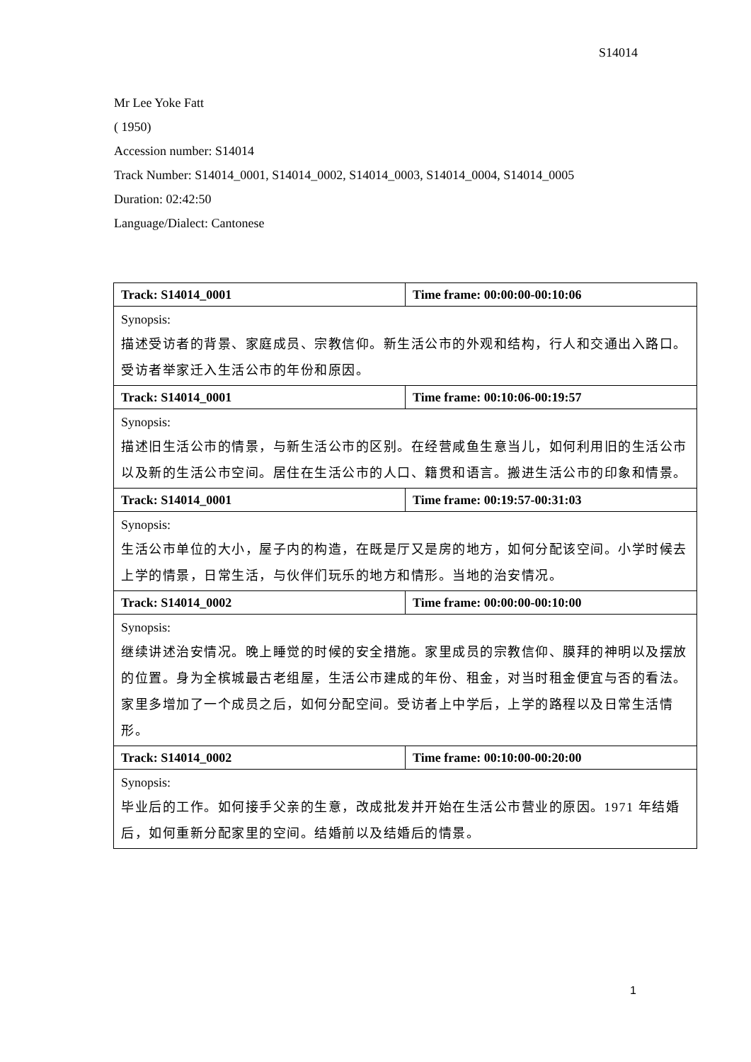S14014
Mr Lee Yoke Fatt
( 1950)
Accession number: S14014
Track Number: S14014_0001, S14014_0002, S14014_0003, S14014_0004, S14014_0005
Duration: 02:42:50
Language/Dialect: Cantonese
| Track: S14014_0001 | Time frame: 00:00:00-00:10:06 |
| Synopsis: 描述受访者的背景、家庭成员、宗教信仰。新生活公市的外观和结构，行人和交通出入路口。受访者举家迁入生活公市的年份和原因。 | |
| Track: S14014_0001 | Time frame: 00:10:06-00:19:57 |
| Synopsis: 描述旧生活公市的情景，与新生活公市的区别。在经营咸鱼生意当儿，如何利用旧的生活公市以及新的生活公市空间。居住在生活公市的人口、籍贯和语言。搬进生活公市的印象和情景。 | |
| Track: S14014_0001 | Time frame: 00:19:57-00:31:03 |
| Synopsis: 生活公市单位的大小，屋子内的构造，在既是厅又是房的地方，如何分配该空间。小学时候去上学的情景，日常生活，与伙伴们玩乐的地方和情形。当地的治安情况。 | |
| Track: S14014_0002 | Time frame: 00:00:00-00:10:00 |
| Synopsis: 继续讲述治安情况。晚上睡觉的时候的安全措施。家里成员的宗教信仰、膜拜的神明以及摆放的位置。身为全槟城最古老组屋，生活公市建成的年份、租金，对当时租金便宜与否的看法。家里多增加了一个成员之后，如何分配空间。受访者上中学后，上学的路程以及日常生活情形。 | |
| Track: S14014_0002 | Time frame: 00:10:00-00:20:00 |
| Synopsis: 毕业后的工作。如何接手父亲的生意，改成批发并开始在生活公市营业的原因。1971 年结婚后，如何重新分配家里的空间。结婚前以及结婚后的情景。 | |
1